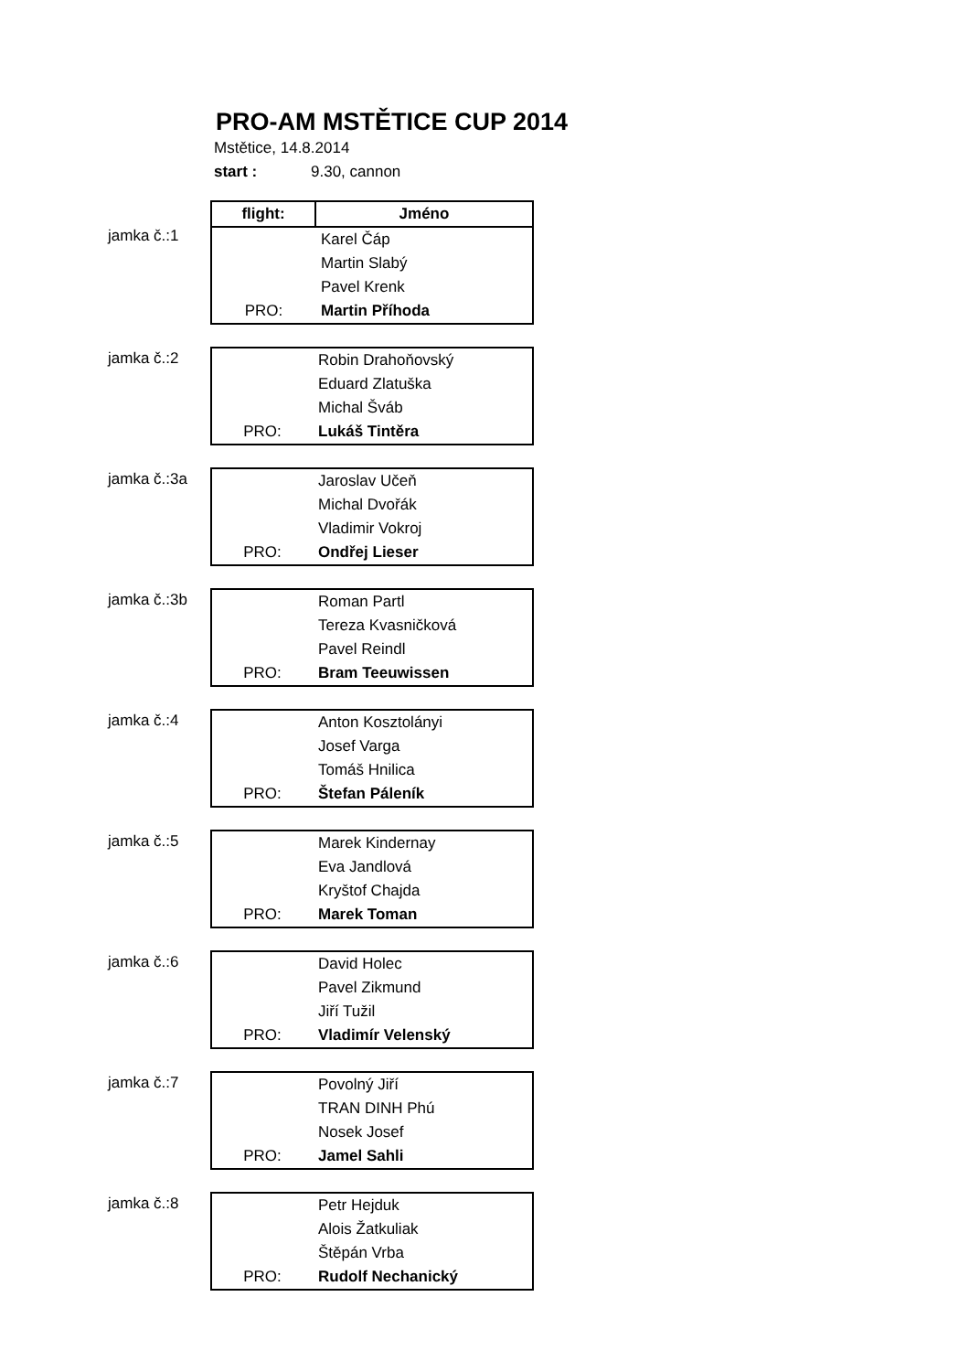PRO-AM MSTĚTICE CUP 2014
Mstětice, 14.8.2014
start : 9.30, cannon
jamka č.:1
| flight: | Jméno |
| --- | --- |
| | Karel Čáp |
| | Martin Slabý |
| | Pavel Krenk |
| PRO: | Martin Příhoda |
jamka č.:2
| | Robin Drahoňovský |
| | Eduard Zlatuška |
| | Michal Šváb |
| PRO: | Lukáš Tintěra |
jamka č.:3a
| | Jaroslav Učeň |
| | Michal Dvořák |
| | Vladimir Vokroj |
| PRO: | Ondřej Lieser |
jamka č.:3b
| | Roman Partl |
| | Tereza Kvasničková |
| | Pavel Reindl |
| PRO: | Bram Teeuwissen |
jamka č.:4
| | Anton Kosztolányi |
| | Josef Varga |
| | Tomáš Hnilica |
| PRO: | Štefan Páleník |
jamka č.:5
| | Marek Kindernay |
| | Eva Jandlová |
| | Kryštof Chajda |
| PRO: | Marek Toman |
jamka č.:6
| | David Holec |
| | Pavel Zikmund |
| | Jiří Tužil |
| PRO: | Vladimír Velenský |
jamka č.:7
| | Povolný Jiří |
| | TRAN DINH Phú |
| | Nosek Josef |
| PRO: | Jamel Sahli |
jamka č.:8
| | Petr Hejduk |
| | Alois Žatkuliak |
| | Štěpán Vrba |
| PRO: | Rudolf Nechanický |